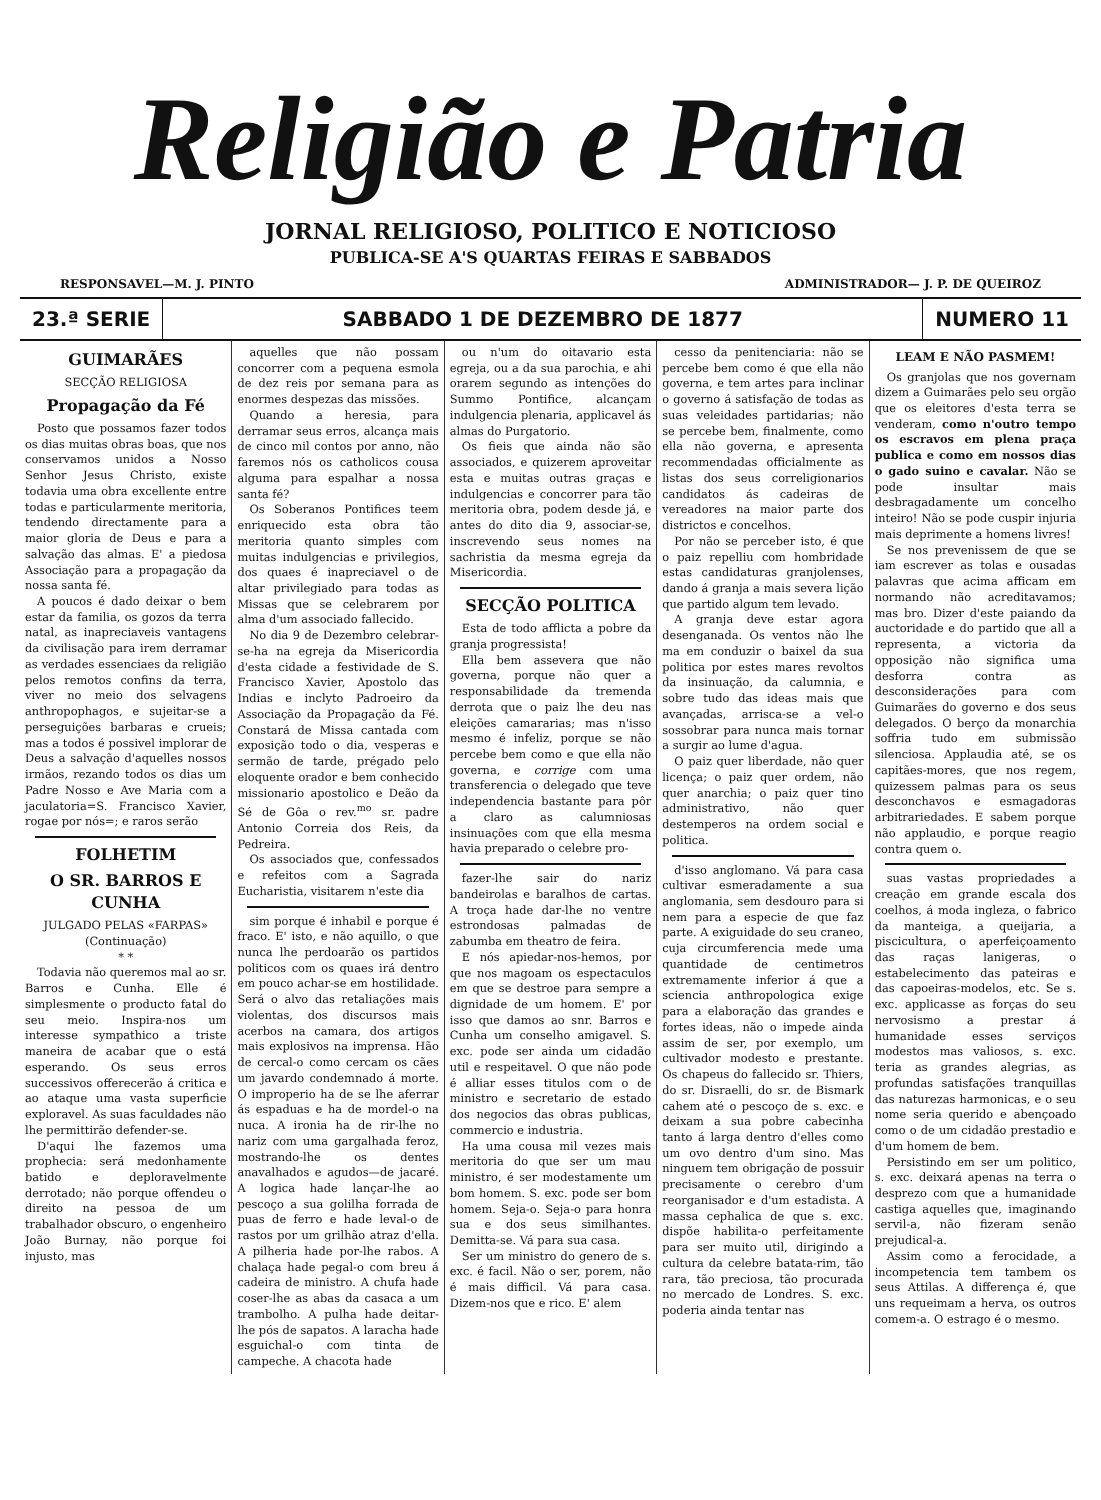Religião e Patria
JORNAL RELIGIOSO, POLITICO E NOTICIOSO
PUBLICA-SE A'S QUARTAS FEIRAS E SABBADOS
RESPONSAVEL—M. J. PINTO ADMINISTRADOR— J. P. DE QUEIROZ
23.ª SERIE SABBADO 1 DE DEZEMBRO DE 1877 NUMERO 11
GUIMARÃES
SECÇÃO RELIGIOSA
Propagação da Fé
Posto que possamos fazer todos os dias muitas obras boas, que nos conservamos unidos a Nosso Senhor Jesus Christo, existe todavia uma obra excellente entre todas e particularmente meritoria, tendendo directamente para a maior gloria de Deus e para a salvação das almas. E' a piedosa Associação para a propagação da nossa santa fé.
A poucos é dado deixar o bem estar da familia, os gozos da terra natal, as inapreciaveis vantagens da civilisação para irem derramar as verdades essenciaes da religião pelos remotos confins da terra, viver no meio dos selvagens anthropophagos, e sujeitar-se a perseguições barbaras e crueis; mas a todos é possivel implorar de Deus a salvação d'aquelles nossos irmãos, rezando todos os dias um Padre Nosso e Ave Maria com a jaculatoria=S. Francisco Xavier, rogae por nós=; e raros serão
FOLHETIM
O SR. BARROS E CUNHA
JULGADO PELAS «FARPAS»
(Continuação)
* *
Todavia não queremos mal ao sr. Barros e Cunha. Elle é simplesmente o producto fatal do seu meio. Inspira-nos um interesse sympathico a triste maneira de acabar que o está esperando. Os seus erros successivos offerecerão á critica e ao ataque uma vasta superficie exploravel. As suas faculdades não lhe permittirão defender-se.
D'aqui lhe fazemos uma prophecia: será medonhamente batido e deploravelmente derrotado; não porque offendeu o direito na pessoa de um trabalhador obscuro, o engenheiro João Burnay, não porque foi injusto, mas
aquelles que não possam concorrer com a pequena esmola de dez reis por semana para as enormes despezas das missões.
Quando a heresia, para derramar seus erros, alcança mais de cinco mil contos por anno, não faremos nós os catholicos cousa alguma para espalhar a nossa santa fé?
Os Soberanos Pontifices teem enriquecido esta obra tão meritoria quanto simples com muitas indulgencias e privilegios, dos quaes é inapreciavel o de altar privilegiado para todas as Missas que se celebrarem por alma d'um associado fallecido.
No dia 9 de Dezembro celebrar-se-ha na egreja da Misericordia d'esta cidade a festividade de S. Francisco Xavier, Apostolo das Indias e inclyto Padroeiro da Associação da Propagação da Fé. Constará de Missa cantada com exposição todo o dia, vesperas e sermão de tarde, prégado pelo eloquente orador e bem conhecido missionario apostolico e Deão da Sé de Gôa o rev.<sup>mo</sup> sr. padre Antonio Correia dos Reis, da Pedreira.
Os associados que, confessados e refeitos com a Sagrada Eucharistia, visitarem n'este dia
sim porque é inhabil e porque é fraco. E' isto, e não aquillo, o que nunca lhe perdoarão os partidos politicos com os quaes irá dentro em pouco achar-se em hostilidade. Será o alvo das retaliações mais violentas, dos discursos mais acerbos na camara, dos artigos mais explosivos na imprensa. Hão de cercal-o como cercam os cães um javardo condemnado á morte. O improperio ha de se lhe aferrar ás espaduas e ha de mordel-o na nuca. A ironia ha de rir-lhe no nariz com uma gargalhada feroz, mostrando-lhe os dentes anavalhados e agudos—de jacaré. A logica hade lançar-lhe ao pescoço a sua golilha forrada de puas de ferro e hade leval-o de rastos por um grilhão atraz d'ella. A pilheria hade por-lhe rabos. A chalaça hade pegal-o com breu á cadeira de ministro. A chufa hade coser-lhe as abas da casaca a um trambolho. A pulha hade deitar-lhe pós de sapatos. A laracha hade esguichal-o com tinta de campeche. A chacota hade
ou n'um do oitavario esta egreja, ou a da sua parochia, e ahi orarem segundo as intenções do Summo Pontifice, alcançam indulgencia plenaria, applicavel ás almas do Purgatorio.
Os fieis que ainda não são associados, e quizerem aproveitar esta e muitas outras graças e indulgencias e concorrer para tão meritoria obra, podem desde já, e antes do dito dia 9, associar-se, inscrevendo seus nomes na sachristia da mesma egreja da Misericordia.
SECÇÃO POLITICA
Esta de todo afflicta a pobre da granja progressista!
Ella bem assevera que não governa, porque não quer a responsabilidade da tremenda derrota que o paiz lhe deu nas eleições camararias; mas n'isso mesmo é infeliz, porque se não percebe bem como e que ella não governa, e corrige com uma transferencia o delegado que teve independencia bastante para pôr a claro as calumniosas insinuações com que ella mesma havia preparado o celebre pro-
fazer-lhe sair do nariz bandeirolas e baralhos de cartas. A troça hade dar-lhe no ventre estrondosas palmadas de zabumba em theatro de feira.
E nós apiedar-nos-hemos, por que nos magoam os espectaculos em que se destroe para sempre a dignidade de um homem. E' por isso que damos ao snr. Barros e Cunha um conselho amigavel. S. exc. pode ser ainda um cidadão util e respeitavel. O que não pode é alliar esses titulos com o de ministro e secretario de estado dos negocios das obras publicas, commercio e industria.
Ha uma cousa mil vezes mais meritoria do que ser um mau ministro, é ser modestamente um bom homem. S. exc. pode ser bom homem. Seja-o. Seja-o para honra sua e dos seus similhantes. Demitta-se. Vá para sua casa.
Ser um ministro do genero de s. exc. é facil. Não o ser, porem, não é mais difficil. Vá para casa. Dizem-nos que e rico. E' alem
cesso da penitenciaria: não se percebe bem como é que ella não governa, e tem artes para inclinar o governo á satisfação de todas as suas veleidades partidarias; não se percebe bem, finalmente, como ella não governa, e apresenta recommendadas officialmente as listas dos seus correligionarios candidatos ás cadeiras de vereadores na maior parte dos districtos e concelhos.
Por não se perceber isto, é que o paiz repelliu com hombridade estas candidaturas granjolenses, dando á granja a mais severa lição que partido algum tem levado.
A granja deve estar agora desenganada. Os ventos não lhe ma em conduzir o baixel da sua politica por estes mares revoltos da insinuação, da calumnia, e sobre tudo das ideas mais que avançadas, arrisca-se a vel-o sossobrar para nunca mais tornar a surgir ao lume d'agua.
O paiz quer liberdade, não quer licença; o paiz quer ordem, não quer anarchia; o paiz quer tino administrativo, não quer destemperos na ordem social e politica.
d'isso anglomano. Vá para casa cultivar esmeradamente a sua anglomania, sem desdouro para si nem para a especie de que faz parte. A exiguidade do seu craneo, cuja circumferencia mede uma quantidade de centimetros extremamente inferior á que a sciencia anthropologica exige para a elaboração das grandes e fortes ideas, não o impede ainda assim de ser, por exemplo, um cultivador modesto e prestante. Os chapeus do fallecido sr. Thiers, do sr. Disraelli, do sr. de Bismark cahem até o pescoço de s. exc. e deixam a sua pobre cabecinha tanto á larga dentro d'elles como um ovo dentro d'um sino. Mas ninguem tem obrigação de possuir precisamente o cerebro d'um reorganisador e d'um estadista. A massa cephalica de que s. exc. dispõe habilita-o perfeitamente para ser muito util, dirigindo a cultura da celebre batata-rim, tão rara, tão preciosa, tão procurada no mercado de Londres. S. exc. poderia ainda tentar nas
LEAM E NÃO PASMEM!
Os granjolas que nos governam dizem a Guimarães pelo seu orgão que os eleitores d'esta terra se venderam, como n'outro tempo os escravos em plena praça publica e como em nossos dias o gado suino e cavalar. Não se pode insultar mais desbragadamente um concelho inteiro! Não se pode cuspir injuria mais deprimente a homens livres!
Se nos prevenissem de que se iam escrever as tolas e ousadas palavras que acima afficam em normando não acreditavamos; mas bro. Dizer d'este paiando da auctoridade e do partido que all a representa, a victoria da opposição não significa uma desforra contra as desconsiderações para com Guimarães do governo e dos seus delegados. O berço da monarchia soffria tudo em submissão silenciosa. Applaudia até, se os capitães-mores, que nos regem, quizessem palmas para os seus desconchavos e esmagadoras arbitrariedades. E sabem porque não applaudio, e porque reagio contra quem o.
suas vastas propriedades a creação em grande escala dos coelhos, á moda ingleza, o fabrico da manteiga, a queijaria, a piscicultura, o aperfeiçoamento das raças lanigeras, o estabelecimento das pateiras e das capoeiras-modelos, etc. Se s. exc. applicasse as forças do seu nervosismo a prestar á humanidade esses serviços modestos mas valiosos, s. exc. teria as grandes alegrias, as profundas satisfações tranquillas das naturezas harmonicas, e o seu nome seria querido e abençoado como o de um cidadão prestadio e d'um homem de bem.
Persistindo em ser um politico, s. exc. deixará apenas na terra o desprezo com que a humanidade castiga aquelles que, imaginando servil-a, não fizeram senão prejudical-a.
Assim como a ferocidade, a incompetencia tem tambem os seus Attilas. A differença é, que uns requeimam a herva, os outros comem-a. O estrago é o mesmo.